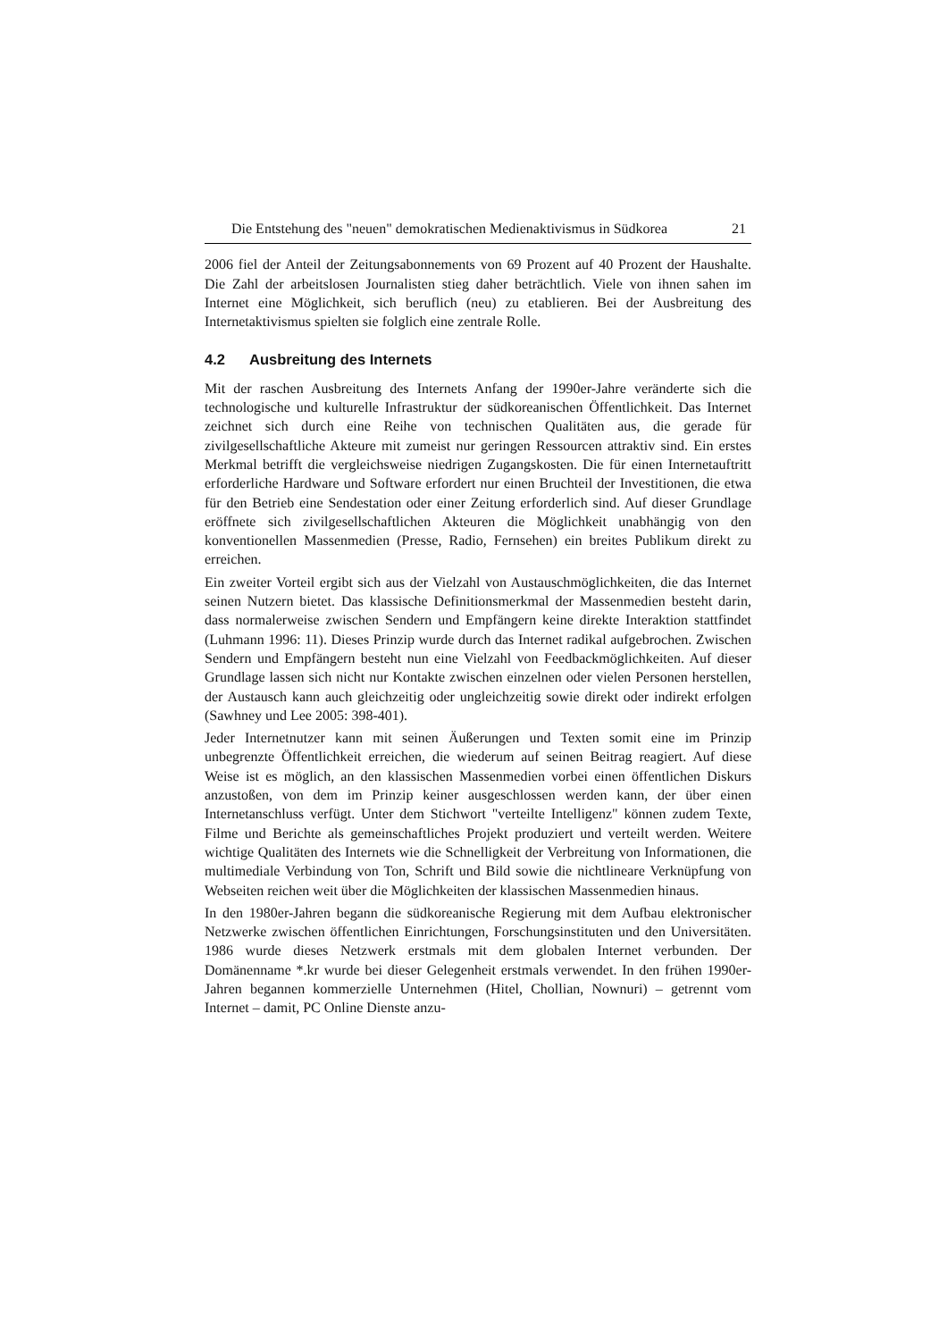Die Entstehung des "neuen" demokratischen Medienaktivismus in Südkorea 21
2006 fiel der Anteil der Zeitungsabonnements von 69 Prozent auf 40 Prozent der Haushalte. Die Zahl der arbeitslosen Journalisten stieg daher beträchtlich. Viele von ihnen sahen im Internet eine Möglichkeit, sich beruflich (neu) zu etablieren. Bei der Ausbreitung des Internetaktivismus spielten sie folglich eine zentrale Rolle.
4.2 Ausbreitung des Internets
Mit der raschen Ausbreitung des Internets Anfang der 1990er-Jahre veränderte sich die technologische und kulturelle Infrastruktur der südkoreanischen Öffentlichkeit. Das Internet zeichnet sich durch eine Reihe von technischen Qualitäten aus, die gerade für zivilgesellschaftliche Akteure mit zumeist nur geringen Ressourcen attraktiv sind. Ein erstes Merkmal betrifft die vergleichsweise niedrigen Zugangskosten. Die für einen Internetauftritt erforderliche Hardware und Software erfordert nur einen Bruchteil der Investitionen, die etwa für den Betrieb eine Sendestation oder einer Zeitung erforderlich sind. Auf dieser Grundlage eröffnete sich zivilgesellschaftlichen Akteuren die Möglichkeit unabhängig von den konventionellen Massenmedien (Presse, Radio, Fernsehen) ein breites Publikum direkt zu erreichen.
Ein zweiter Vorteil ergibt sich aus der Vielzahl von Austauschmöglichkeiten, die das Internet seinen Nutzern bietet. Das klassische Definitionsmerkmal der Massenmedien besteht darin, dass normalerweise zwischen Sendern und Empfängern keine direkte Interaktion stattfindet (Luhmann 1996: 11). Dieses Prinzip wurde durch das Internet radikal aufgebrochen. Zwischen Sendern und Empfängern besteht nun eine Vielzahl von Feedbackmöglichkeiten. Auf dieser Grundlage lassen sich nicht nur Kontakte zwischen einzelnen oder vielen Personen herstellen, der Austausch kann auch gleichzeitig oder ungleichzeitig sowie direkt oder indirekt erfolgen (Sawhney und Lee 2005: 398-401).
Jeder Internetnutzer kann mit seinen Äußerungen und Texten somit eine im Prinzip unbegrenzte Öffentlichkeit erreichen, die wiederum auf seinen Beitrag reagiert. Auf diese Weise ist es möglich, an den klassischen Massenmedien vorbei einen öffentlichen Diskurs anzustoßen, von dem im Prinzip keiner ausgeschlossen werden kann, der über einen Internetanschluss verfügt. Unter dem Stichwort "verteilte Intelligenz" können zudem Texte, Filme und Berichte als gemeinschaftliches Projekt produziert und verteilt werden. Weitere wichtige Qualitäten des Internets wie die Schnelligkeit der Verbreitung von Informationen, die multimediale Verbindung von Ton, Schrift und Bild sowie die nichtlineare Verknüpfung von Webseiten reichen weit über die Möglichkeiten der klassischen Massenmedien hinaus.
In den 1980er-Jahren begann die südkoreanische Regierung mit dem Aufbau elektronischer Netzwerke zwischen öffentlichen Einrichtungen, Forschungsinstituten und den Universitäten. 1986 wurde dieses Netzwerk erstmals mit dem globalen Internet verbunden. Der Domänenname *.kr wurde bei dieser Gelegenheit erstmals verwendet. In den frühen 1990er-Jahren begannen kommerzielle Unternehmen (Hitel, Chollian, Nownuri) – getrennt vom Internet – damit, PC Online Dienste anzu-